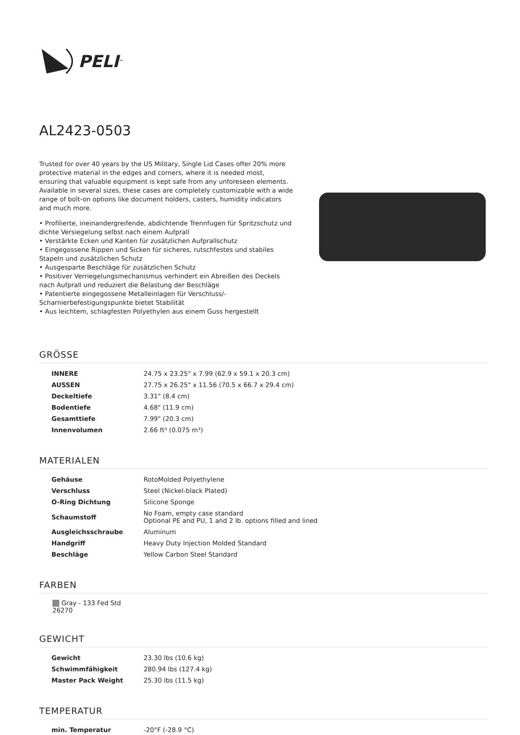PELI<sup>™</sup>
AL2423-0503
Trusted for over 40 years by the US Military, Single Lid Cases offer 20% more protective material in the edges and corners, where it is needed most, ensuring that valuable equipment is kept safe from any unforeseen elements. Available in several sizes, these cases are completely customizable with a wide range of bolt-on options like document holders, casters, humidity indicators and much more.
• Profilierte, ineinandergreifende, abdichtende Trennfugen für Spritzschutz und dichte Versiegelung selbst nach einem Aufprall
• Verstärkte Ecken und Kanten für zusätzlichen Aufprallschutz
• Eingegossene Rippen und Sicken für sicheres, rutschfestes und stabiles Stapeln und zusätzlichen Schutz
• Ausgesparte Beschläge für zusätzlichen Schutz
• Positiver Verriegelungsmechanismus verhindert ein Abreißen des Deckels nach Aufprall und reduziert die Belastung der Beschläge
• Patentierte eingegossene Metalleinlagen für Verschluss/-Scharnierbefestigungspunkte bietet Stabilität
• Aus leichtem, schlagfesten Polyethylen aus einem Guss hergestellt
GRÖSSE
| INNERE | 24.75 x 23.25" x 7.99 (62.9 x 59.1 x 20.3 cm) |
| AUSSEN | 27.75 x 26.25" x 11.56 (70.5 x 66.7 x 29.4 cm) |
| Deckeltiefe | 3.31" (8.4 cm) |
| Bodentiefe | 4.68" (11.9 cm) |
| Gesamttiefe | 7.99" (20.3 cm) |
| Innenvolumen | 2.66 ft³ (0.075 m³) |
MATERIALEN
| Gehäuse | RotoMolded Polyethylene |
| Verschluss | Steel (Nickel-black Plated) |
| O-Ring Dichtung | Silicone Sponge |
| Schaumstoff | No Foam, empty case standard Optional PE and PU, 1 and 2 lb. options filled and lined |
| Ausgleichsschraube | Aluminum |
| Handgriff | Heavy Duty Injection Molded Standard |
| Beschläge | Yellow Carbon Steel Standard |
FARBEN
Gray - 133 Fed Std 26270
GEWICHT
| Gewicht | 23.30 lbs (10.6 kg) |
| Schwimmfähigkeit | 280.94 lbs (127.4 kg) |
| Master Pack Weight | 25.30 lbs (11.5 kg) |
TEMPERATUR
| min. Temperatur | -20°F (-28.9 °C) |